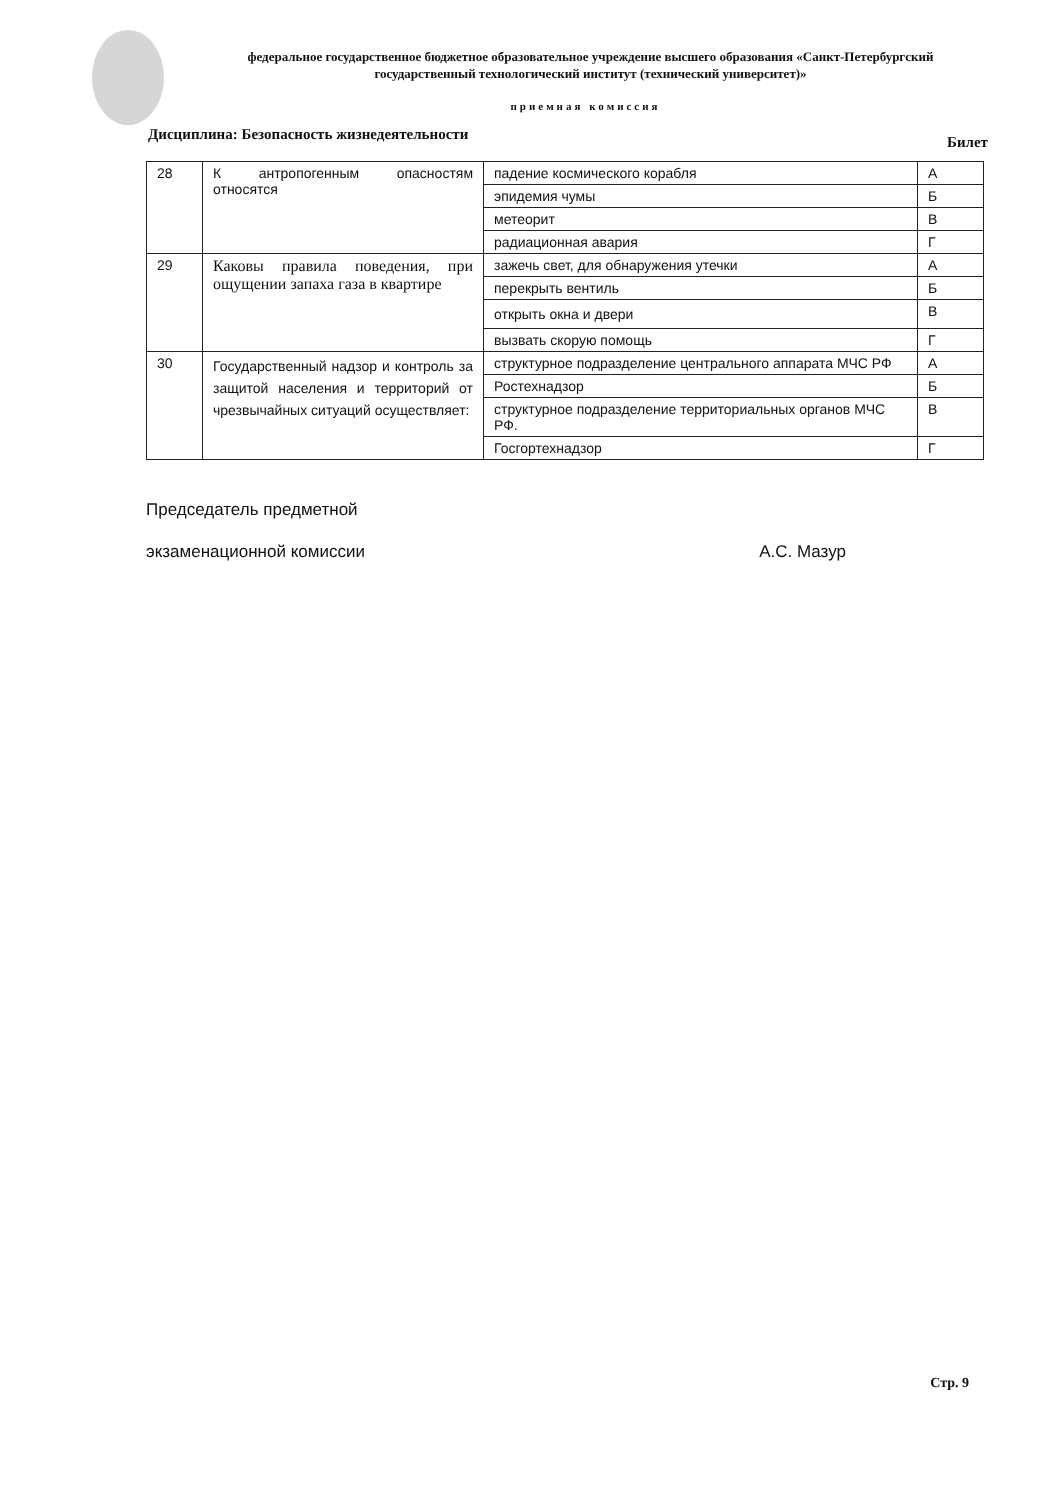федеральное государственное бюджетное образовательное учреждение высшего образования «Санкт-Петербургский государственный технологический институт (технический университет)»
приемная комиссия
Дисциплина: Безопасность жизнедеятельности Билет
| 28 | К антропогенным опасностям относятся | падение космического корабля | А |
| | | эпидемия чумы | Б |
| | | метеорит | В |
| | | радиационная авария | Г |
| 29 | Каковы правила поведения, при ощущении запаха газа в квартире | зажечь свет, для обнаружения утечки | А |
| | | перекрыть вентиль | Б |
| | | открыть окна и двери | В |
| | | вызвать скорую помощь | Г |
| 30 | Государственный надзор и контроль за защитой населения и территорий от чрезвычайных ситуаций осуществляет: | структурное подразделение центрального аппарата МЧС РФ | А |
| | | Ростехнадзор | Б |
| | | структурное подразделение территориальных органов МЧС РФ. | В |
| | | Госгортехнадзор | Г |
Председатель предметной
экзаменационной комиссии А.С. Мазур
Стр. 9